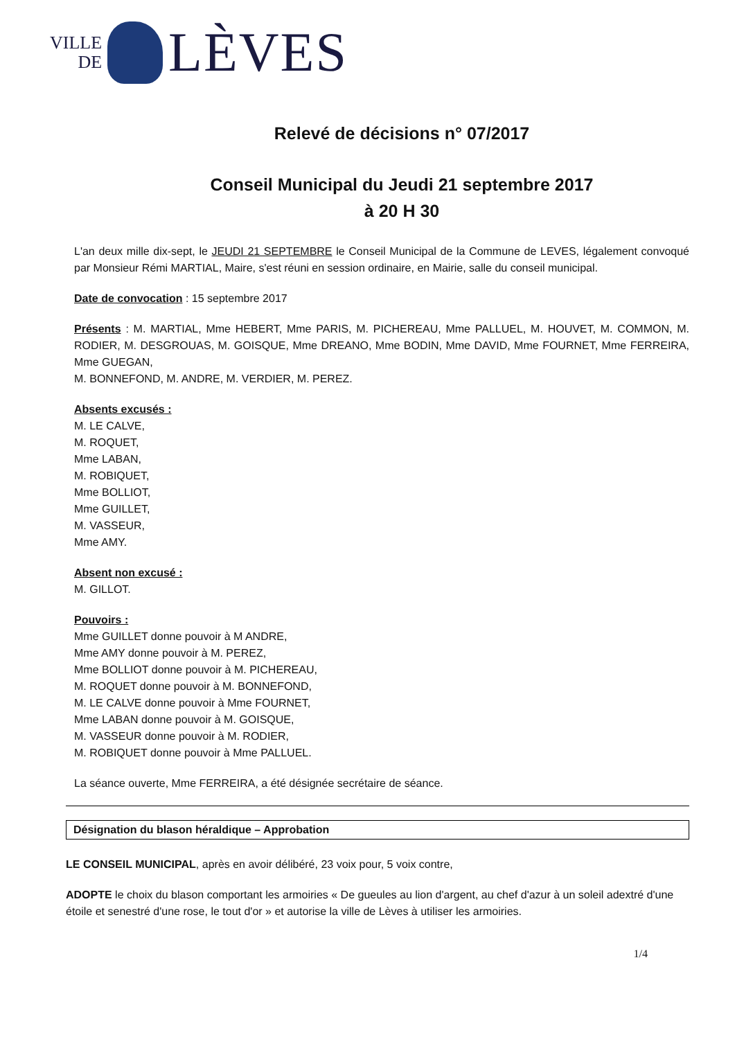VILLE
DE
LÈVES
Relevé de décisions n° 07/2017
Conseil Municipal du Jeudi 21 septembre 2017
à 20 H 30
L'an deux mille dix-sept, le JEUDI 21 SEPTEMBRE le Conseil Municipal de la Commune de LEVES, légalement convoqué par Monsieur Rémi MARTIAL, Maire, s'est réuni en session ordinaire, en Mairie, salle du conseil municipal.
Date de convocation : 15 septembre 2017
Présents : M. MARTIAL, Mme HEBERT, Mme PARIS, M. PICHEREAU, Mme PALLUEL, M. HOUVET, M. COMMON, M. RODIER, M. DESGROUAS, M. GOISQUE, Mme DREANO, Mme BODIN, Mme DAVID, Mme FOURNET, Mme FERREIRA, Mme GUEGAN,
M. BONNEFOND, M. ANDRE, M. VERDIER, M. PEREZ.
Absents excusés :
M. LE CALVE,
M. ROQUET,
Mme LABAN,
M. ROBIQUET,
Mme BOLLIOT,
Mme GUILLET,
M. VASSEUR,
Mme AMY.
Absent non excusé :
M. GILLOT.
Pouvoirs :
Mme GUILLET donne pouvoir à M ANDRE,
Mme AMY donne pouvoir à M. PEREZ,
Mme BOLLIOT donne pouvoir à M. PICHEREAU,
M. ROQUET donne pouvoir à M. BONNEFOND,
M. LE CALVE donne pouvoir à Mme FOURNET,
Mme LABAN donne pouvoir à M. GOISQUE,
M. VASSEUR donne pouvoir à M. RODIER,
M. ROBIQUET donne pouvoir à Mme PALLUEL.
La séance ouverte, Mme FERREIRA, a été désignée secrétaire de séance.
Désignation du blason héraldique – Approbation
LE CONSEIL MUNICIPAL, après en avoir délibéré, 23 voix pour, 5 voix contre,
ADOPTE le choix du blason comportant les armoiries « De gueules au lion d'argent, au chef d'azur à un soleil adextré d'une étoile et senestré d'une rose, le tout d'or » et autorise la ville de Lèves à utiliser les armoiries.
1/4